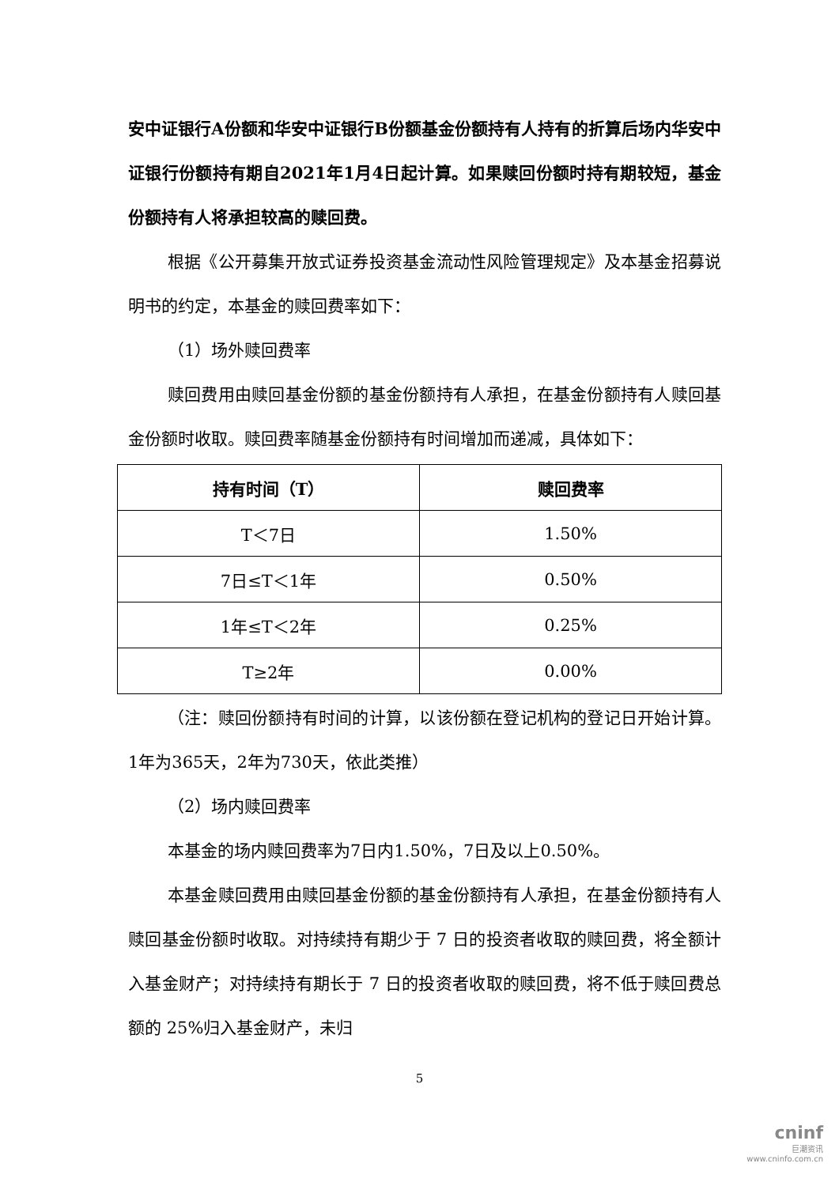安中证银行A份额和华安中证银行B份额基金份额持有人持有的折算后场内华安中证银行份额持有期自2021年1月4日起计算。如果赎回份额时持有期较短，基金份额持有人将承担较高的赎回费。
根据《公开募集开放式证券投资基金流动性风险管理规定》及本基金招募说明书的约定，本基金的赎回费率如下：
（1）场外赎回费率
赎回费用由赎回基金份额的基金份额持有人承担，在基金份额持有人赎回基金份额时收取。赎回费率随基金份额持有时间增加而递减，具体如下：
| 持有时间（T） | 赎回费率 |
| --- | --- |
| T＜7日 | 1.50% |
| 7日≤T＜1年 | 0.50% |
| 1年≤T＜2年 | 0.25% |
| T≥2年 | 0.00% |
（注：赎回份额持有时间的计算，以该份额在登记机构的登记日开始计算。1年为365天，2年为730天，依此类推）
（2）场内赎回费率
本基金的场内赎回费率为7日内1.50%，7日及以上0.50%。
本基金赎回费用由赎回基金份额的基金份额持有人承担，在基金份额持有人赎回基金份额时收取。对持续持有期少于 7 日的投资者收取的赎回费，将全额计入基金财产；对持续持有期长于 7 日的投资者收取的赎回费，将不低于赎回费总额的 25%归入基金财产，未归
5
cninf
巨潮资讯
www.cninfo.com.cn